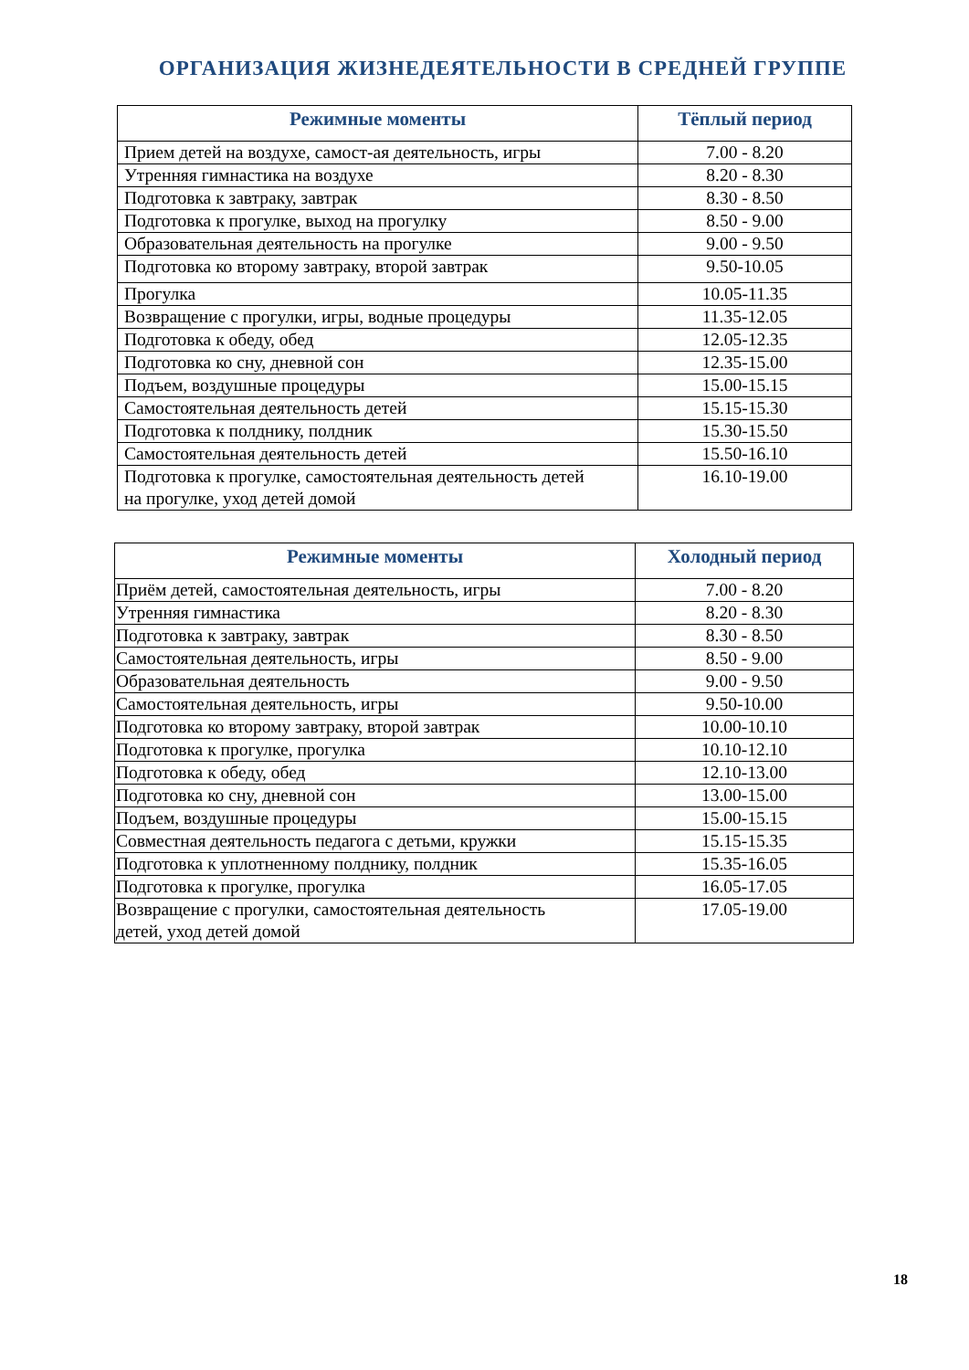ОРГАНИЗАЦИЯ ЖИЗНЕДЕЯТЕЛЬНОСТИ В СРЕДНЕЙ ГРУППЕ
| Режимные моменты | Тёплый период |
| --- | --- |
| Прием детей на воздухе, самост-ая деятельность, игры | 7.00 - 8.20 |
| Утренняя гимнастика на воздухе | 8.20 - 8.30 |
| Подготовка к завтраку, завтрак | 8.30 - 8.50 |
| Подготовка к прогулке, выход на прогулку | 8.50 - 9.00 |
| Образовательная деятельность на прогулке | 9.00 - 9.50 |
| Подготовка ко второму завтраку, второй завтрак | 9.50-10.05 |
| Прогулка | 10.05-11.35 |
| Возвращение с прогулки, игры, водные процедуры | 11.35-12.05 |
| Подготовка к обеду, обед | 12.05-12.35 |
| Подготовка ко сну, дневной сон | 12.35-15.00 |
| Подъем, воздушные процедуры | 15.00-15.15 |
| Самостоятельная деятельность детей | 15.15-15.30 |
| Подготовка к полднику, полдник | 15.30-15.50 |
| Самостоятельная деятельность детей | 15.50-16.10 |
| Подготовка к прогулке, самостоятельная деятельность детей на прогулке, уход детей домой | 16.10-19.00 |
| Режимные моменты | Холодный период |
| --- | --- |
| Приём детей, самостоятельная деятельность, игры | 7.00 - 8.20 |
| Утренняя гимнастика | 8.20 - 8.30 |
| Подготовка к завтраку, завтрак | 8.30 - 8.50 |
| Самостоятельная деятельность, игры | 8.50 - 9.00 |
| Образовательная деятельность | 9.00 - 9.50 |
| Самостоятельная деятельность, игры | 9.50-10.00 |
| Подготовка ко второму завтраку, второй завтрак | 10.00-10.10 |
| Подготовка к прогулке, прогулка | 10.10-12.10 |
| Подготовка к обеду, обед | 12.10-13.00 |
| Подготовка ко сну, дневной сон | 13.00-15.00 |
| Подъем, воздушные процедуры | 15.00-15.15 |
| Совместная деятельность педагога с детьми, кружки | 15.15-15.35 |
| Подготовка к уплотненному полднику, полдник | 15.35-16.05 |
| Подготовка к прогулке, прогулка | 16.05-17.05 |
| Возвращение с прогулки, самостоятельная деятельность детей, уход детей домой | 17.05-19.00 |
18